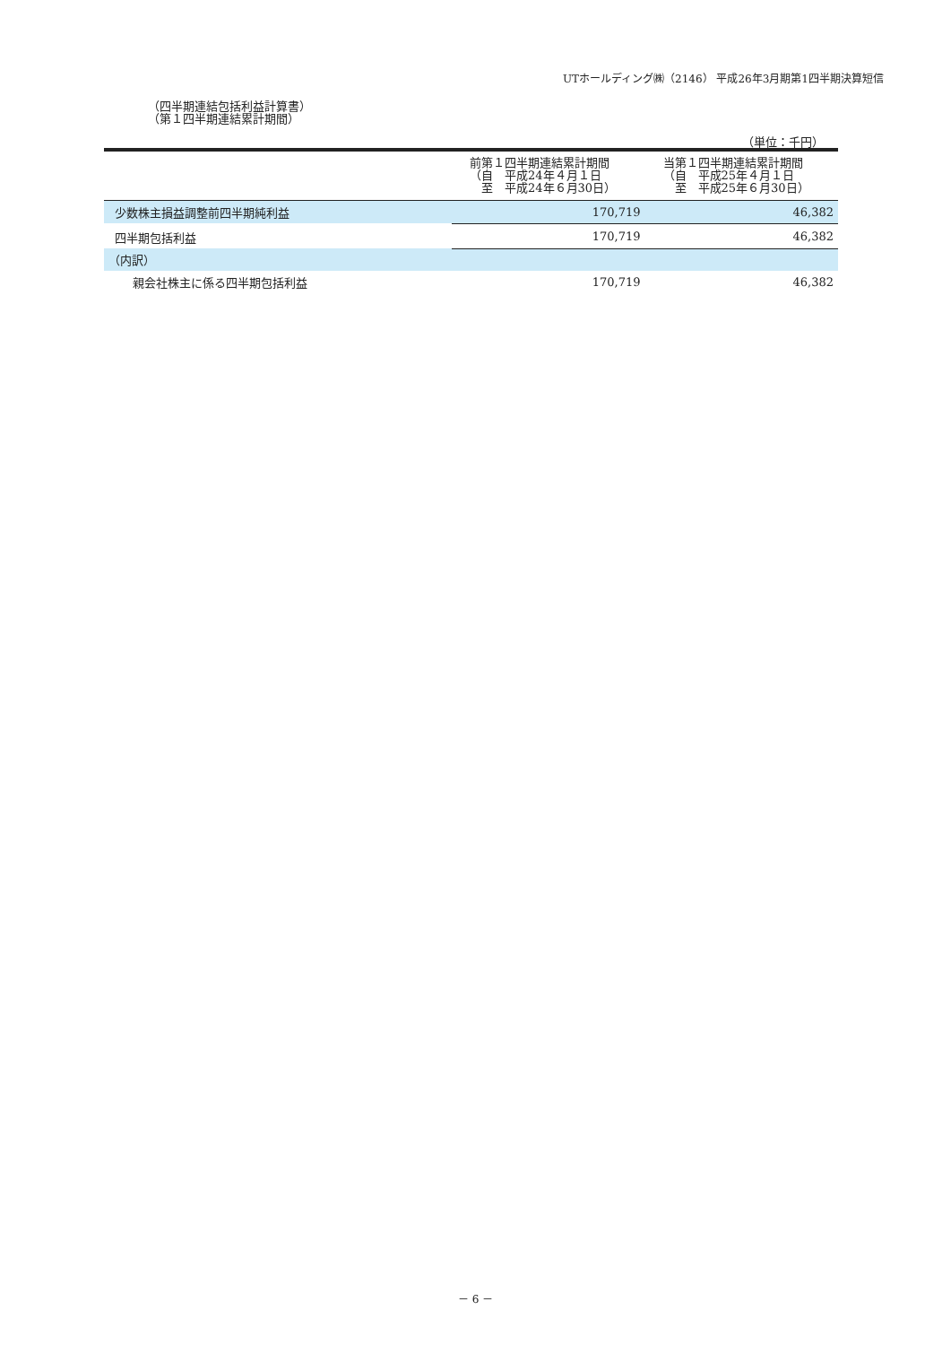UTホールディング㈱（2146） 平成26年3月期第1四半期決算短信
（四半期連結包括利益計算書）
（第１四半期連結累計期間）
（単位：千円）
| | 前第１四半期連結累計期間 （自 平成24年４月１日 至 平成24年６月30日） | 当第１四半期連結累計期間 （自 平成25年４月１日 至 平成25年６月30日） |
| --- | --- | --- |
| 少数株主損益調整前四半期純利益 | 170,719 | 46,382 |
| 四半期包括利益 | 170,719 | 46,382 |
| （内訳） | | |
| 親会社株主に係る四半期包括利益 | 170,719 | 46,382 |
－ 6 －